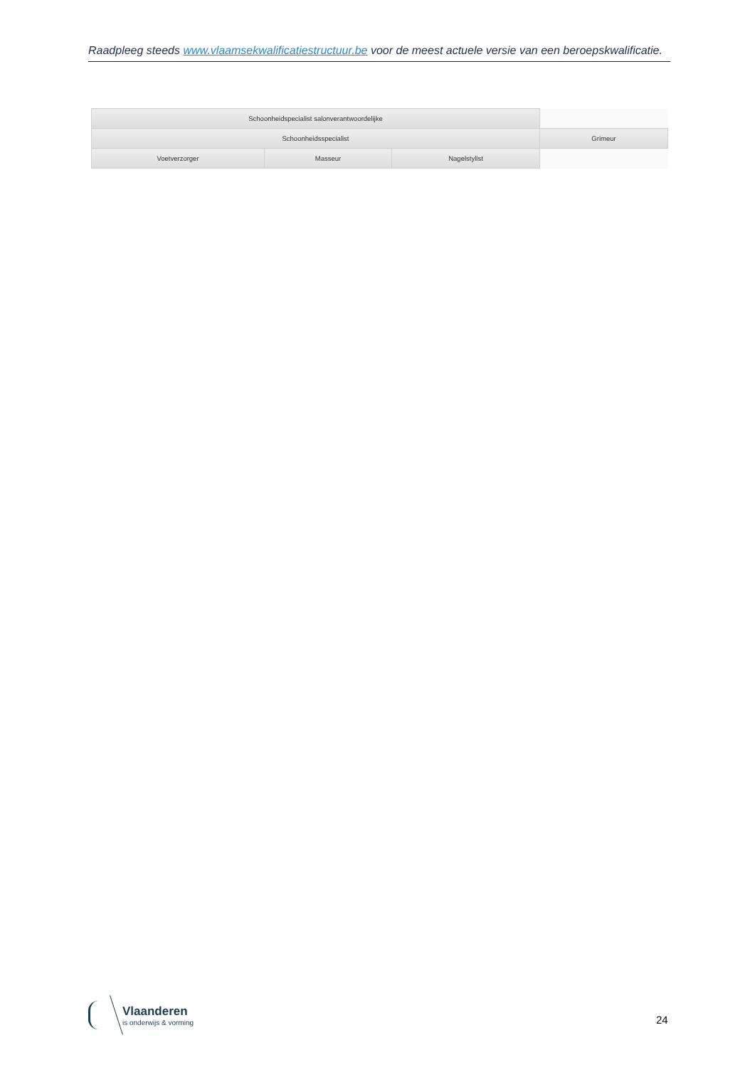Raadpleeg steeds www.vlaamsekwalificatiestructuur.be voor de meest actuele versie van een beroepskwalificatie.
| Schoonheidspecialist salonverantwoordelijke | | | |
| Schoonheidsspecialist | | | Grimeur |
| Voetverzorger | Masseur | Nagelstylist | |
Vlaanderen
is onderwijs & vorming
24